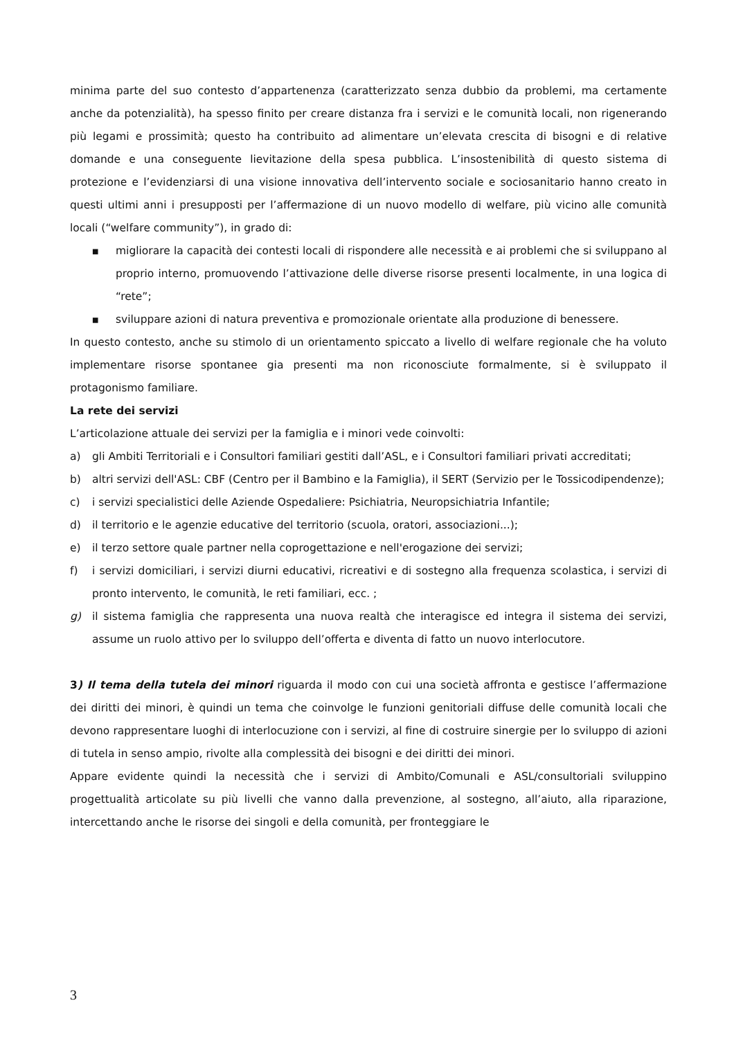minima parte del suo contesto d’appartenenza (caratterizzato senza dubbio da problemi, ma certamente anche da potenzialità), ha spesso finito per creare distanza fra i servizi e le comunità locali, non rigenerando più legami e prossimità; questo ha contribuito ad alimentare un’elevata crescita di bisogni e di relative domande e una conseguente lievitazione della spesa pubblica. L’insostenibilità di questo sistema di protezione e l’evidenziarsi di una visione innovativa dell’intervento sociale e sociosanitario hanno creato in questi ultimi anni i presupposti per l’affermazione di un nuovo modello di welfare, più vicino alle comunità locali (“welfare community”), in grado di:
■
migliorare la capacità dei contesti locali di rispondere alle necessità e ai problemi che si sviluppano al proprio interno, promuovendo l’attivazione delle diverse risorse presenti localmente, in una logica di “rete”;
■
sviluppare azioni di natura preventiva e promozionale orientate alla produzione di benessere.
In questo contesto, anche su stimolo di un orientamento spiccato a livello di welfare regionale che ha voluto implementare risorse spontanee gia presenti ma non riconosciute formalmente, si è sviluppato il protagonismo familiare.
La rete dei servizi
L’articolazione attuale dei servizi per la famiglia e i minori vede coinvolti:
a) gli Ambiti Territoriali e i Consultori familiari gestiti dall’ASL, e i Consultori familiari privati accreditati;
b) altri servizi dell'ASL: CBF (Centro per il Bambino e la Famiglia), il SERT (Servizio per le Tossicodipendenze);
c) i servizi specialistici delle Aziende Ospedaliere: Psichiatria, Neuropsichiatria Infantile;
d) il territorio e le agenzie educative del territorio (scuola, oratori, associazioni...);
e) il terzo settore quale partner nella coprogettazione e nell'erogazione dei servizi;
f) i servizi domiciliari, i servizi diurni educativi, ricreativi e di sostegno alla frequenza scolastica, i servizi di pronto intervento, le comunità, le reti familiari, ecc. ;
g) il sistema famiglia che rappresenta una nuova realtà che interagisce ed integra il sistema dei servizi, assume un ruolo attivo per lo sviluppo dell’offerta e diventa di fatto un nuovo interlocutore.
3) Il tema della tutela dei minori riguarda il modo con cui una società affronta e gestisce l’affermazione dei diritti dei minori, è quindi un tema che coinvolge le funzioni genitoriali diffuse delle comunità locali che devono rappresentare luoghi di interlocuzione con i servizi, al fine di costruire sinergie per lo sviluppo di azioni di tutela in senso ampio, rivolte alla complessità dei bisogni e dei diritti dei minori.
Appare evidente quindi la necessità che i servizi di Ambito/Comunali e ASL/consultoriali sviluppino progettualità articolate su più livelli che vanno dalla prevenzione, al sostegno, all’aiuto, alla riparazione, intercettando anche le risorse dei singoli e della comunità, per fronteggiare le
3